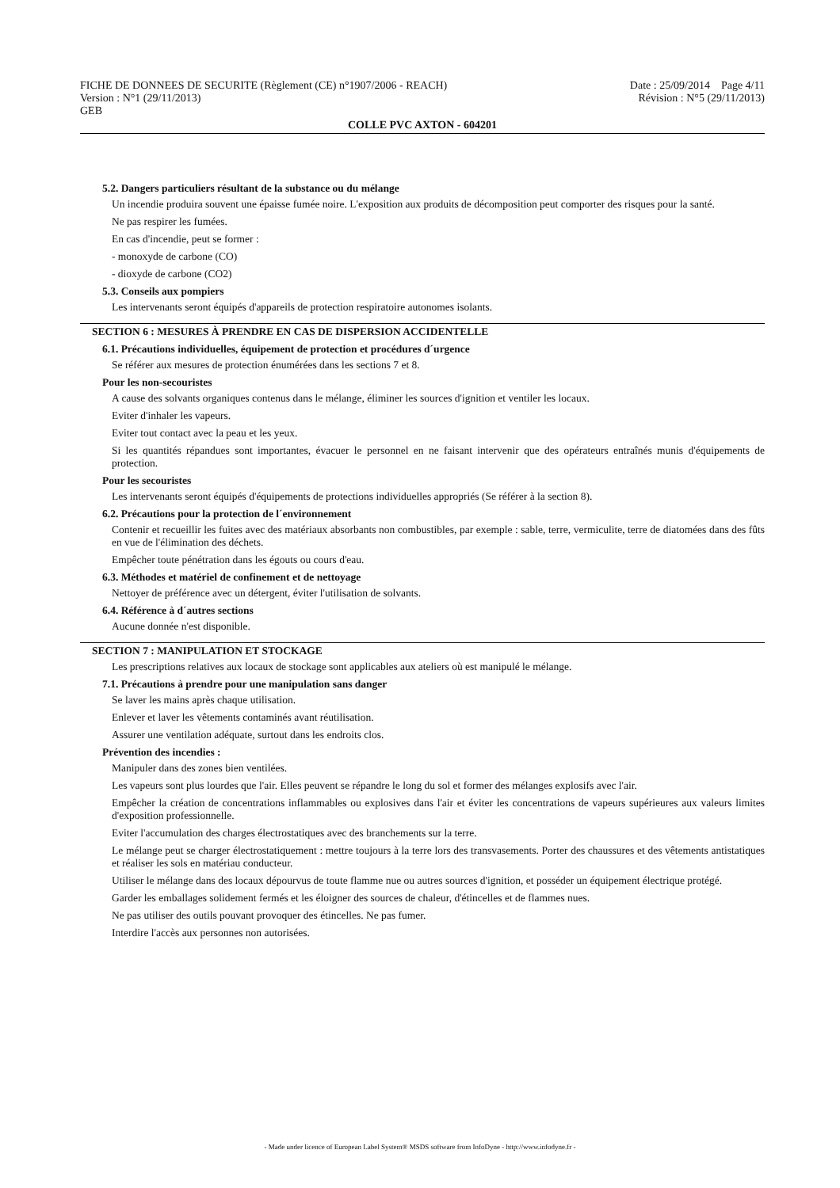FICHE DE DONNEES DE SECURITE (Règlement (CE) n°1907/2006 - REACH)
Version : N°1 (29/11/2013)
GEB
Date : 25/09/2014 Page 4/11
Révision : N°5 (29/11/2013)
COLLE PVC AXTON - 604201
5.2. Dangers particuliers résultant de la substance ou du mélange
Un incendie produira souvent une épaisse fumée noire. L'exposition aux produits de décomposition peut comporter des risques pour la santé.
Ne pas respirer les fumées.
En cas d'incendie, peut se former :
- monoxyde de carbone (CO)
- dioxyde de carbone (CO2)
5.3. Conseils aux pompiers
Les intervenants seront équipés d'appareils de protection respiratoire autonomes isolants.
SECTION 6 : MESURES À PRENDRE EN CAS DE DISPERSION ACCIDENTELLE
6.1. Précautions individuelles, équipement de protection et procédures d´urgence
Se référer aux mesures de protection énumérées dans les sections 7 et 8.
Pour les non-secouristes
A cause des solvants organiques contenus dans le mélange, éliminer les sources d'ignition et ventiler les locaux.
Eviter d'inhaler les vapeurs.
Eviter tout contact avec la peau et les yeux.
Si les quantités répandues sont importantes, évacuer le personnel en ne faisant intervenir que des opérateurs entraînés munis d'équipements de protection.
Pour les secouristes
Les intervenants seront équipés d'équipements de protections individuelles appropriés (Se référer à la section 8).
6.2. Précautions pour la protection de l´environnement
Contenir et recueillir les fuites avec des matériaux absorbants non combustibles, par exemple : sable, terre, vermiculite, terre de diatomées dans des fûts en vue de l'élimination des déchets.
Empêcher toute pénétration dans les égouts ou cours d'eau.
6.3. Méthodes et matériel de confinement et de nettoyage
Nettoyer de préférence avec un détergent, éviter l'utilisation de solvants.
6.4. Référence à d´autres sections
Aucune donnée n'est disponible.
SECTION 7 : MANIPULATION ET STOCKAGE
Les prescriptions relatives aux locaux de stockage sont applicables aux ateliers où est manipulé le mélange.
7.1. Précautions à prendre pour une manipulation sans danger
Se laver les mains après chaque utilisation.
Enlever et laver les vêtements contaminés avant réutilisation.
Assurer une ventilation adéquate, surtout dans les endroits clos.
Prévention des incendies :
Manipuler dans des zones bien ventilées.
Les vapeurs sont plus lourdes que l'air. Elles peuvent se répandre le long du sol et former des mélanges explosifs avec l'air.
Empêcher la création de concentrations inflammables ou explosives dans l'air et éviter les concentrations de vapeurs supérieures aux valeurs limites d'exposition professionnelle.
Eviter l'accumulation des charges électrostatiques avec des branchements sur la terre.
Le mélange peut se charger électrostatiquement : mettre toujours à la terre lors des transvasements. Porter des chaussures et des vêtements antistatiques et réaliser les sols en matériau conducteur.
Utiliser le mélange dans des locaux dépourvus de toute flamme nue ou autres sources d'ignition, et posséder un équipement électrique protégé.
Garder les emballages solidement fermés et les éloigner des sources de chaleur, d'étincelles et de flammes nues.
Ne pas utiliser des outils pouvant provoquer des étincelles. Ne pas fumer.
Interdire l'accès aux personnes non autorisées.
- Made under licence of European Label System® MSDS software from InfoDyne - http://www.infodyne.fr -